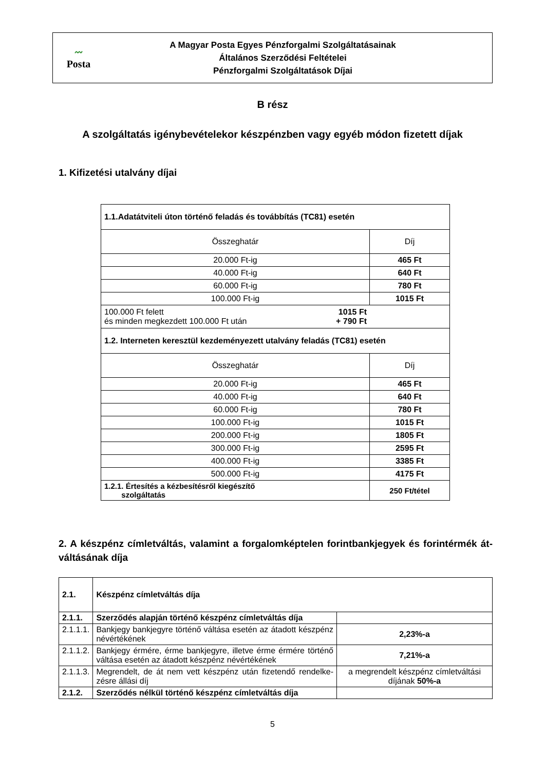〰
Posta
A Magyar Posta Egyes Pénzforgalmi Szolgáltatásainak
Általános Szerződési Feltételei
Pénzforgalmi Szolgáltatások Díjai
B rész
A szolgáltatás igénybevételekor készpénzben vagy egyéb módon fizetett díjak
1. Kifizetési utalvány díjai
| 1.1.Adatátviteli úton történő feladás és továbbítás (TC81) esetén | |
| Összeghatár | Díj |
| 20.000 Ft-ig | 465 Ft |
| 40.000 Ft-ig | 640 Ft |
| 60.000 Ft-ig | 780 Ft |
| 100.000 Ft-ig | 1015 Ft |
| 100.000 Ft felett és minden megkezdett 100.000 Ft után 1015 Ft + 790 Ft | |
| 1.2. Interneten keresztül kezdeményezett utalvány feladás (TC81) esetén | |
| Összeghatár | Díj |
| 20.000 Ft-ig | 465 Ft |
| 40.000 Ft-ig | 640 Ft |
| 60.000 Ft-ig | 780 Ft |
| 100.000 Ft-ig | 1015 Ft |
| 200.000 Ft-ig | 1805 Ft |
| 300.000 Ft-ig | 2595 Ft |
| 400.000 Ft-ig | 3385 Ft |
| 500.000 Ft-ig | 4175 Ft |
| 1.2.1. Értesítés a kézbesítésről kiegészítő szolgáltatás | 250 Ft/tétel |
2. A készpénz címletváltás, valamint a forgalomképtelen forintbankjegyek és forintérmék át-váltásának díja
| 2.1. | Készpénz címletváltás díja | |
| 2.1.1. | Szerződés alapján történő készpénz címletváltás díja | |
| 2.1.1.1. | Bankjegy bankjegyre történő váltása esetén az átadott készpénz névértékének | 2,23%-a |
| 2.1.1.2. | Bankjegy érmére, érme bankjegyre, illetve érme érmére történő váltása esetén az átadott készpénz névértékének | 7,21%-a |
| 2.1.1.3. | Megrendelt, de át nem vett készpénz után fizetendő rendelke-zésre állási díj | a megrendelt készpénz címletváltási díjának 50%-a |
| 2.1.2. | Szerződés nélkül történő készpénz címletváltás díja | |
5